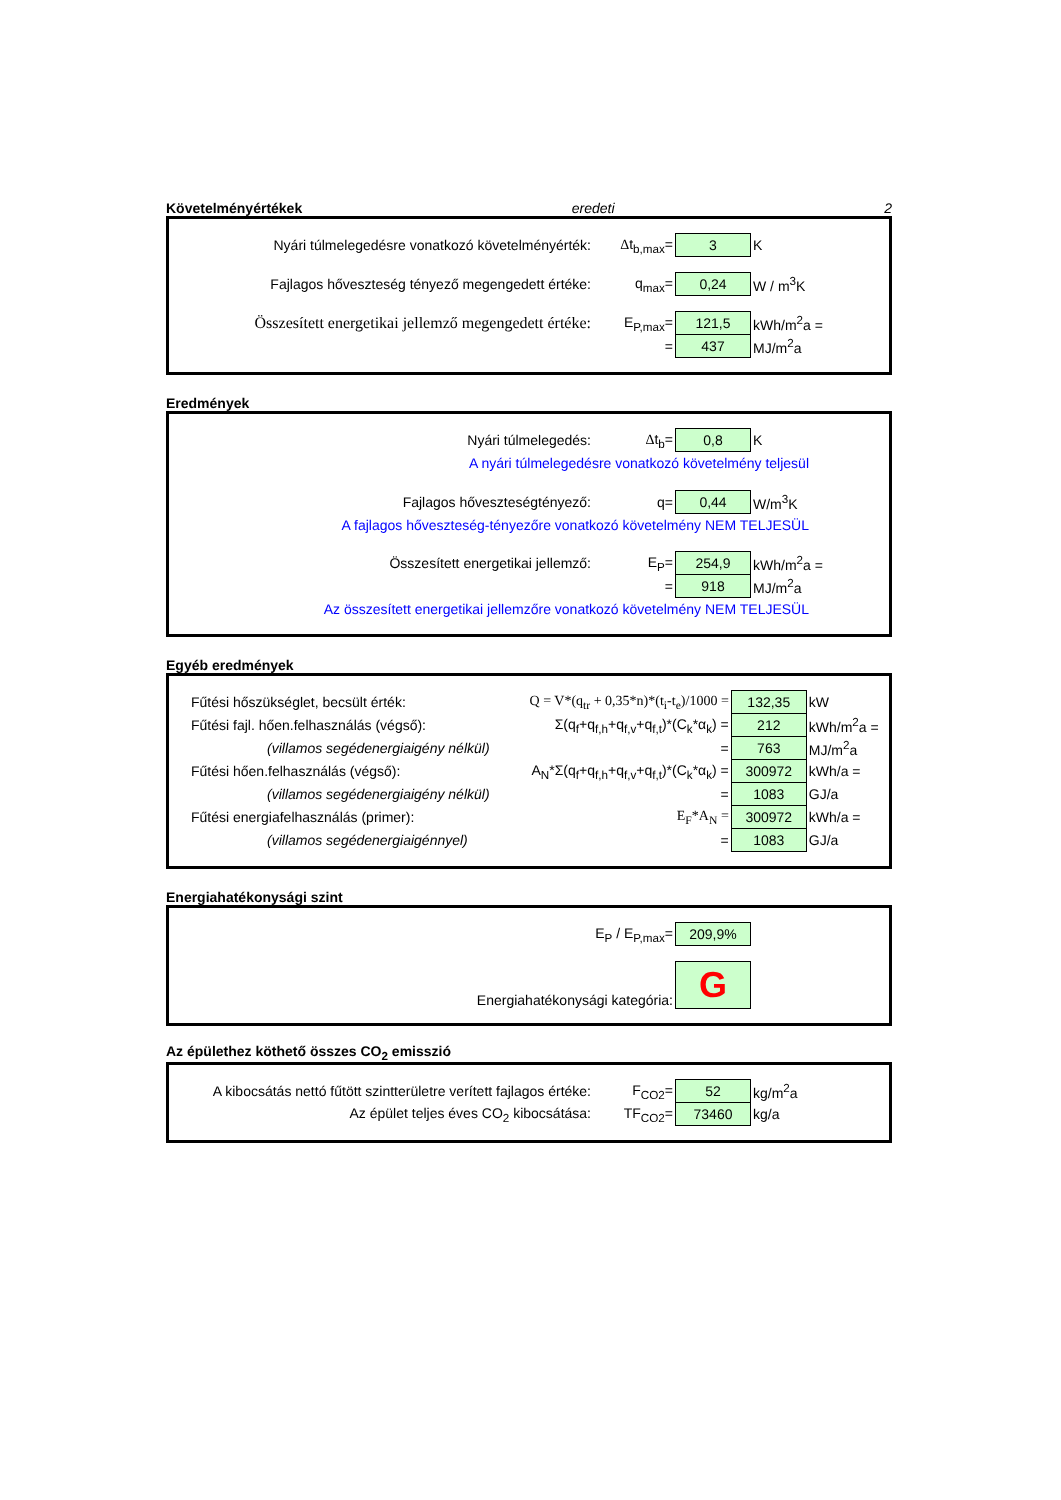Követelményértékek eredeti 2
| Nyári túlmelegedésre vonatkozó követelményérték: | Δ t<sub>b,max</sub>= | 3 | K |
| Fajlagos hőveszteség tényező megengedett értéke: | q<sub>max</sub>= | 0,24 | W / m<sup>3</sup>K |
| Összesített energetikai jellemző megengedett értéke: | E<sub>P,max</sub>= | 121,5 | kWh/m<sup>2</sup>a = |
| | = | 437 | MJ/m<sup>2</sup>a |
Eredmények
| Nyári túlmelegedés: | Δ t<sub>b</sub>= | 0,8 | K |
| A nyári túlmelegedésre vonatkozó követelmény teljesül | | | |
| Fajlagos hőveszteségtényező: | q= | 0,44 | W/m<sup>3</sup>K |
| A fajlagos hőveszteség-tényezőre vonatkozó követelmény NEM TELJESÜL | | | |
| Összesített energetikai jellemző: | E<sub>P</sub>= | 254,9 | kWh/m<sup>2</sup>a = |
| | = | 918 | MJ/m<sup>2</sup>a |
| Az összesített energetikai jellemzőre vonatkozó követelmény NEM TELJESÜL | | | |
Egyéb eredmények
| Fűtési hőszükséglet, becsült érték: | Q = V*(q<sub>tr</sub> + 0,35*n)*(t<sub>i</sub>-t<sub>e</sub>)/1000 = | 132,35 | kW |
| Fűtési fajl. hően.felhasználás (végső): | Σ(q<sub>f</sub>+q<sub>f,h</sub>+q<sub>f,v</sub>+q<sub>f,t</sub>)*(C<sub>k</sub>*α<sub>k</sub>) = | 212 | kWh/m<sup>2</sup>a = |
| (villamos segédenergiaigény nélkül) | = | 763 | MJ/m<sup>2</sup>a |
| Fűtési hően.felhasználás (végső): | A<sub>N</sub>*Σ(q<sub>f</sub>+q<sub>f,h</sub>+q<sub>f,v</sub>+q<sub>f,t</sub>)*(C<sub>k</sub>*α<sub>k</sub>) = | 300972 | kWh/a = |
| (villamos segédenergiaigény nélkül) | = | 1083 | GJ/a |
| Fűtési energiafelhasználás (primer): | E<sub>F</sub>*A<sub>N</sub> = | 300972 | kWh/a = |
| (villamos segédenergiaigénnyel) | = | 1083 | GJ/a |
Energiahatékonysági szint
| | E<sub>P</sub> / E<sub>P,max</sub>= | 209,9% | |
| Energiahatékonysági kategória: | | G | |
Az épülethez köthető összes CO<sub>2</sub> emisszió
| A kibocsátás nettó fűtött szintterületre verített fajlagos értéke: | F<sub>CO2</sub>= | 52 | kg/m<sup>2</sup>a |
| Az épület teljes éves CO<sub>2</sub> kibocsátása: | TF<sub>CO2</sub>= | 73460 | kg/a |